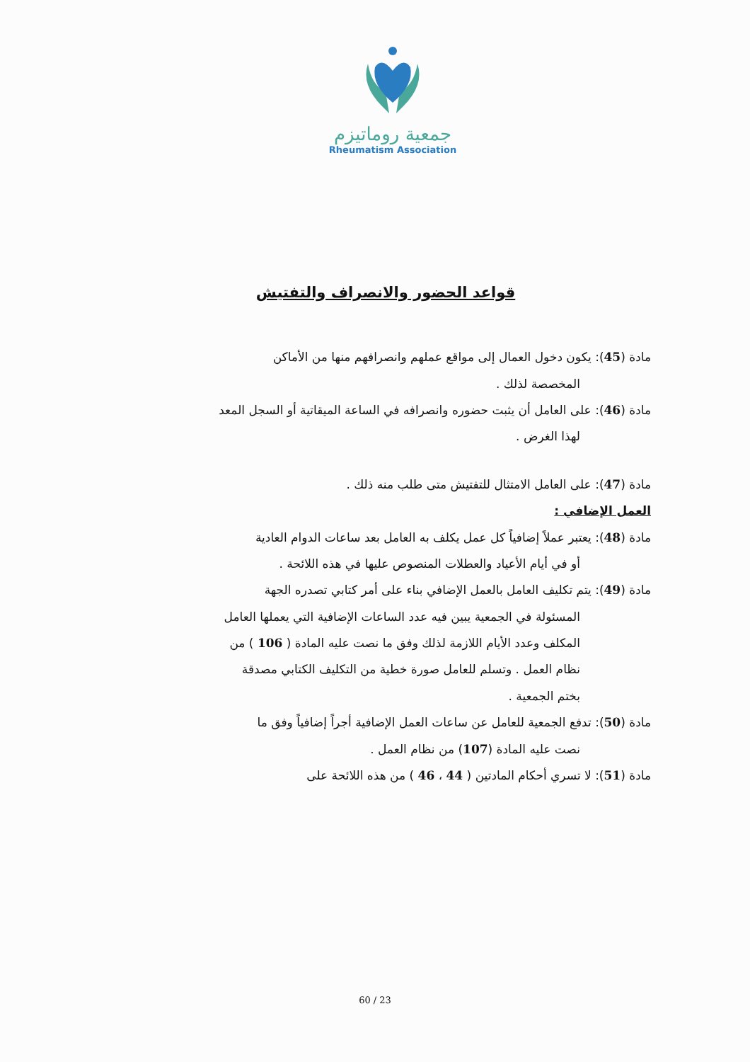جمعية روماتيزم
Rheumatism Association
قواعد الحضور والانصراف والتفتيش
مادة (45): يكون دخول العمال إلى مواقع عملهم وانصرافهم منها من الأماكن
المخصصة لذلك .
مادة (46): على العامل أن يثبت حضوره وانصرافه في الساعة الميقاتية أو السجل المعد
لهذا الغرض .
مادة (47): على العامل الامتثال للتفتيش متى طلب منه ذلك .
العمل الإضافي :
مادة (48): يعتبر عملاً إضافياً كل عمل يكلف به العامل بعد ساعات الدوام العادية
أو في أيام الأعياد والعطلات المنصوص عليها في هذه اللائحة .
مادة (49): يتم تكليف العامل بالعمل الإضافي بناء على أمر كتابي تصدره الجهة
المسئولة في الجمعية يبين فيه عدد الساعات الإضافية التي يعملها العامل
المكلف وعدد الأيام اللازمة لذلك وفق ما نصت عليه المادة ( 106 ) من
نظام العمل . وتسلم للعامل صورة خطية من التكليف الكتابي مصدقة
بختم الجمعية .
مادة (50): تدفع الجمعية للعامل عن ساعات العمل الإضافية أجراً إضافياً وفق ما
نصت عليه المادة (107) من نظام العمل .
مادة (51): لا تسري أحكام المادتين ( 44 ، 46 ) من هذه اللائحة على
60 / 23